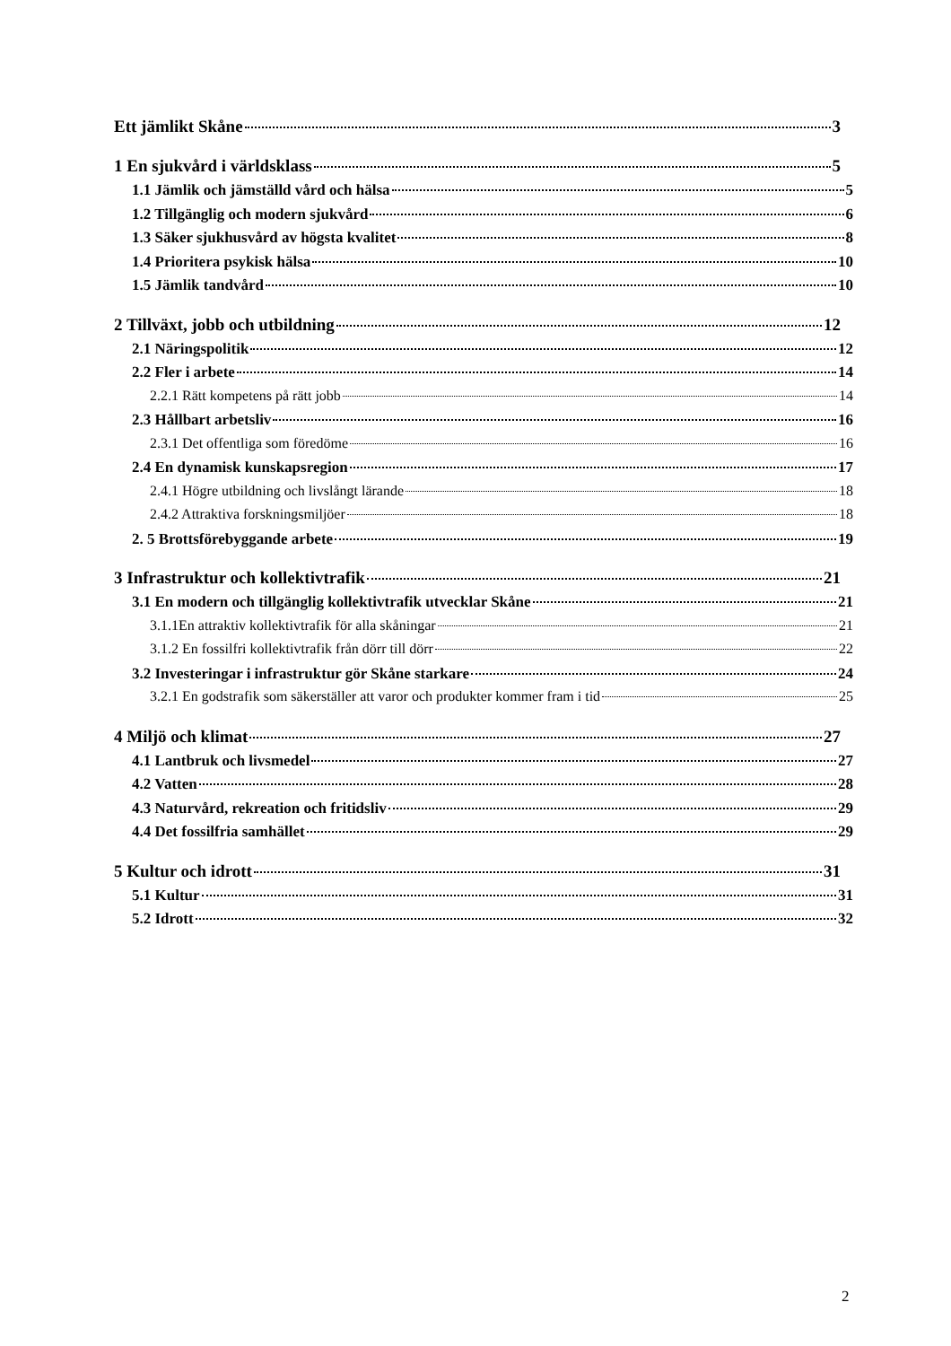Ett jämlikt Skåne 3
1 En sjukvård i världsklass 5
1.1 Jämlik och jämställd vård och hälsa 5
1.2 Tillgänglig och modern sjukvård 6
1.3 Säker sjukhusvård av högsta kvalitet 8
1.4 Prioritera psykisk hälsa 10
1.5 Jämlik tandvård 10
2 Tillväxt, jobb och utbildning 12
2.1 Näringspolitik 12
2.2 Fler i arbete 14
2.2.1 Rätt kompetens på rätt jobb 14
2.3 Hållbart arbetsliv 16
2.3.1 Det offentliga som föredöme 16
2.4 En dynamisk kunskapsregion 17
2.4.1 Högre utbildning och livslångt lärande 18
2.4.2 Attraktiva forskningsmiljöer 18
2. 5 Brottsförebyggande arbete 19
3 Infrastruktur och kollektivtrafik 21
3.1 En modern och tillgänglig kollektivtrafik utvecklar Skåne 21
3.1.1En attraktiv kollektivtrafik för alla skåningar 21
3.1.2 En fossilfri kollektivtrafik från dörr till dörr 22
3.2 Investeringar i infrastruktur gör Skåne starkare 24
3.2.1 En godstrafik som säkerställer att varor och produkter kommer fram i tid 25
4 Miljö och klimat 27
4.1 Lantbruk och livsmedel 27
4.2 Vatten 28
4.3 Naturvård, rekreation och fritidsliv 29
4.4 Det fossilfria samhället 29
5 Kultur och idrott 31
5.1 Kultur 31
5.2 Idrott 32
2